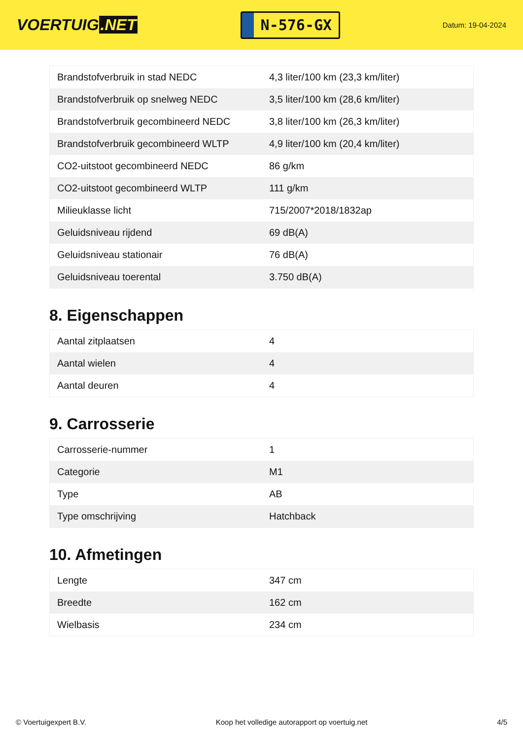VOERTUIG.NET
N-576-GX
Datum: 19-04-2024
| Brandstofverbruik in stad NEDC | 4,3 liter/100 km (23,3 km/liter) |
| Brandstofverbruik op snelweg NEDC | 3,5 liter/100 km (28,6 km/liter) |
| Brandstofverbruik gecombineerd NEDC | 3,8 liter/100 km (26,3 km/liter) |
| Brandstofverbruik gecombineerd WLTP | 4,9 liter/100 km (20,4 km/liter) |
| CO2-uitstoot gecombineerd NEDC | 86 g/km |
| CO2-uitstoot gecombineerd WLTP | 111 g/km |
| Milieuklasse licht | 715/2007*2018/1832ap |
| Geluidsniveau rijdend | 69 dB(A) |
| Geluidsniveau stationair | 76 dB(A) |
| Geluidsniveau toerental | 3.750 dB(A) |
8. Eigenschappen
| Aantal zitplaatsen | 4 |
| Aantal wielen | 4 |
| Aantal deuren | 4 |
9. Carrosserie
| Carrosserie-nummer | 1 |
| Categorie | M1 |
| Type | AB |
| Type omschrijving | Hatchback |
10. Afmetingen
| Lengte | 347 cm |
| Breedte | 162 cm |
| Wielbasis | 234 cm |
© Voertuigexpert B.V. Koop het volledige autorapport op voertuig.net 4/5